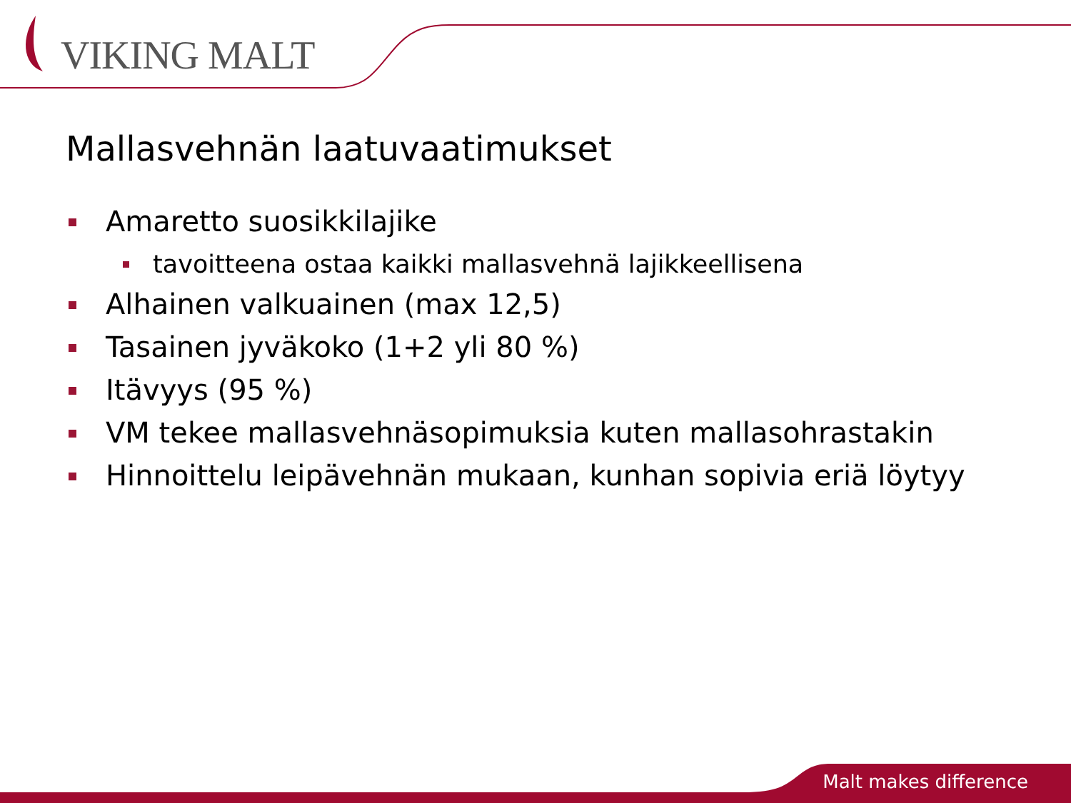VIKING MALT
Mallasvehnän laatuvaatimukset
Amaretto suosikkilajike
tavoitteena ostaa kaikki mallasvehnä lajikkeellisena
Alhainen valkuainen (max 12,5)
Tasainen jyväkoko (1+2 yli 80 %)
Itävyys (95 %)
VM tekee mallasvehnäsopimuksia kuten mallasohrastakin
Hinnoittelu leipävehnän mukaan, kunhan sopivia eriä löytyy
Malt makes difference